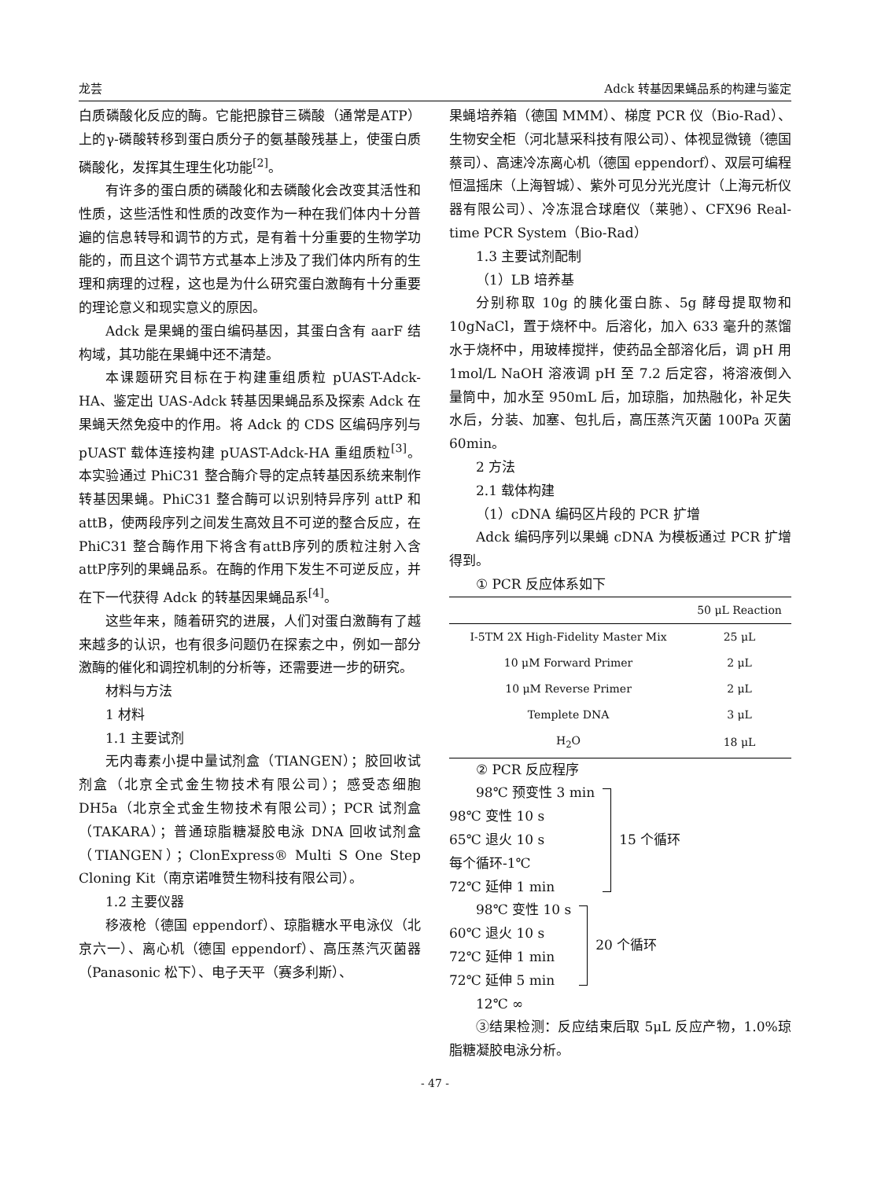龙芸 Adck 转基因果蝇品系的构建与鉴定
白质磷酸化反应的酶。它能把腺苷三磷酸（通常是ATP）上的γ-磷酸转移到蛋白质分子的氨基酸残基上，使蛋白质磷酸化，发挥其生理生化功能<sup>[2]</sup>。
有许多的蛋白质的磷酸化和去磷酸化会改变其活性和性质，这些活性和性质的改变作为一种在我们体内十分普遍的信息转导和调节的方式，是有着十分重要的生物学功能的，而且这个调节方式基本上涉及了我们体内所有的生理和病理的过程，这也是为什么研究蛋白激酶有十分重要的理论意义和现实意义的原因。
Adck 是果蝇的蛋白编码基因，其蛋白含有 aarF 结构域，其功能在果蝇中还不清楚。
本课题研究目标在于构建重组质粒 pUAST-Adck-HA、鉴定出 UAS-Adck 转基因果蝇品系及探索 Adck 在果蝇天然免疫中的作用。将 Adck 的 CDS 区编码序列与 pUAST 载体连接构建 pUAST-Adck-HA 重组质粒<sup>[3]</sup>。本实验通过 PhiC31 整合酶介导的定点转基因系统来制作转基因果蝇。PhiC31 整合酶可以识别特异序列 attP 和 attB，使两段序列之间发生高效且不可逆的整合反应，在 PhiC31 整合酶作用下将含有attB序列的质粒注射入含attP序列的果蝇品系。在酶的作用下发生不可逆反应，并在下一代获得 Adck 的转基因果蝇品系<sup>[4]</sup>。
这些年来，随着研究的进展，人们对蛋白激酶有了越来越多的认识，也有很多问题仍在探索之中，例如一部分激酶的催化和调控机制的分析等，还需要进一步的研究。
材料与方法
1 材料
1.1 主要试剂
无内毒素小提中量试剂盒（TIANGEN）；胶回收试剂盒（北京全式金生物技术有限公司）；感受态细胞 DH5a（北京全式金生物技术有限公司）；PCR 试剂盒（TAKARA）；普通琼脂糖凝胶电泳 DNA 回收试剂盒（TIANGEN）；ClonExpress® Multi S One Step Cloning Kit（南京诺唯赞生物科技有限公司）。
1.2 主要仪器
移液枪（德国 eppendorf）、琼脂糖水平电泳仪（北京六一）、离心机（德国 eppendorf）、高压蒸汽灭菌器（Panasonic 松下）、电子天平（赛多利斯）、
果蝇培养箱（德国 MMM）、梯度 PCR 仪（Bio-Rad）、生物安全柜（河北慧采科技有限公司）、体视显微镜（德国蔡司）、高速冷冻离心机（德国 eppendorf）、双层可编程恒温摇床（上海智城）、紫外可见分光光度计（上海元析仪器有限公司）、冷冻混合球磨仪（莱驰）、CFX96 Real-time PCR System（Bio-Rad）
1.3 主要试剂配制
（1）LB 培养基
分别称取 10g 的胰化蛋白胨、5g 酵母提取物和 10gNaCl，置于烧杯中。后溶化，加入 633 毫升的蒸馏水于烧杯中，用玻棒搅拌，使药品全部溶化后，调 pH 用 1mol/L NaOH 溶液调 pH 至 7.2 后定容，将溶液倒入量筒中，加水至 950mL 后，加琼脂，加热融化，补足失水后，分装、加塞、包扎后，高压蒸汽灭菌 100Pa 灭菌 60min。
2 方法
2.1 载体构建
（1）cDNA 编码区片段的 PCR 扩增
Adck 编码序列以果蝇 cDNA 为模板通过 PCR 扩增得到。
① PCR 反应体系如下
| | 50 μL Reaction |
| I-5TM 2X High-Fidelity Master Mix | 25 μL |
| 10 μM Forward Primer | 2 μL |
| 10 μM Reverse Primer | 2 μL |
| Templete DNA | 3 μL |
| H<sub>2</sub>O | 18 μL |
② PCR 反应程序
98℃ 预变性 3 min
98℃ 变性 10 s
65℃ 退火 10 s
每个循环-1℃
72℃ 延伸 1 min
15 个循环
98℃ 变性 10 s
60℃ 退火 10 s
72℃ 延伸 1 min
72℃ 延伸 5 min
20 个循环
12℃ ∞
③结果检测：反应结束后取 5μL 反应产物，1.0%琼脂糖凝胶电泳分析。
- 47 -